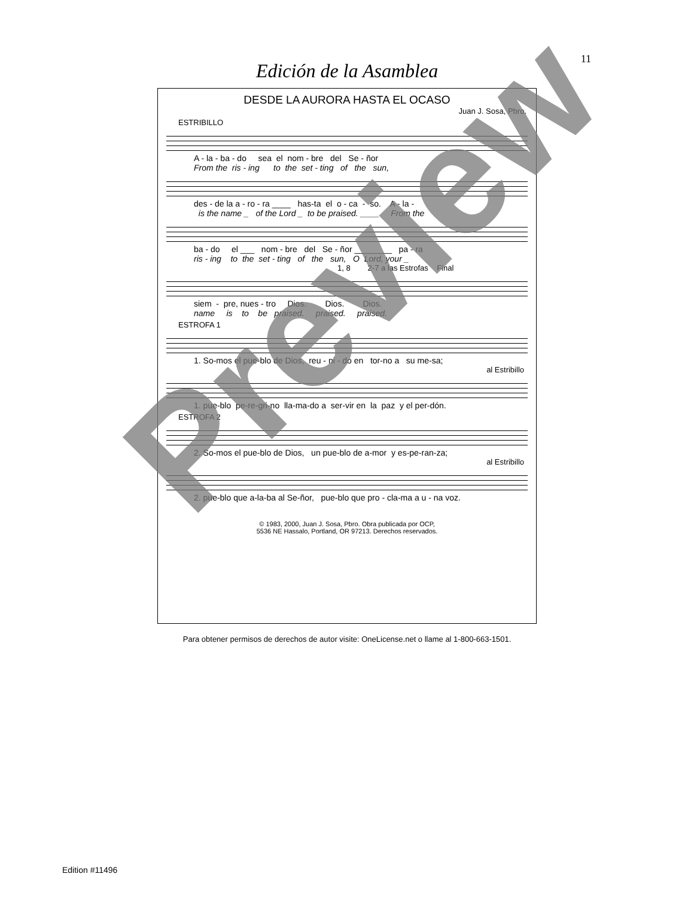11
Edición de la Asamblea
DESDE LA AURORA HASTA EL OCASO
Juan J. Sosa, Pbro.
ESTRIBILLO
A - la - ba - do sea el nom - bre del Se - ñor
From the ris - ing to the set - ting of the sun,
des - de la a - ro - ra ____ has-ta el o - ca - so. A - la -
is the name _ of the Lord _ to be praised. ____ From the
ba - do el ___ nom - bre del Se - ñor ________ pa - ra
ris - ing to the set - ting of the sun, O Lord, your _
1, 8 2-7 a las Estrofas Final
siem - pre, nues - tro Dios. Dios. Dios.
name is to be praised. praised. praised.
ESTROFA 1
1. So-mos el pue-blo de Dios, reu - ni - do en tor-no a su me-sa;
al Estribillo
1. pue-blo pe-re-gri-no lla-ma-do a ser-vir en la paz y el per-dón.
ESTROFA 2
2. So-mos el pue-blo de Dios, un pue-blo de a-mor y es-pe-ran-za;
al Estribillo
2. pue-blo que a-la-ba al Se-ñor, pue-blo que pro - cla-ma a u - na voz.
© 1983, 2000, Juan J. Sosa, Pbro. Obra publicada por OCP,
5536 NE Hassalo, Portland, OR 97213. Derechos reservados.
Para obtener permisos de derechos de autor visite: OneLicense.net o llame al 1-800-663-1501.
Edition #11496
Preview